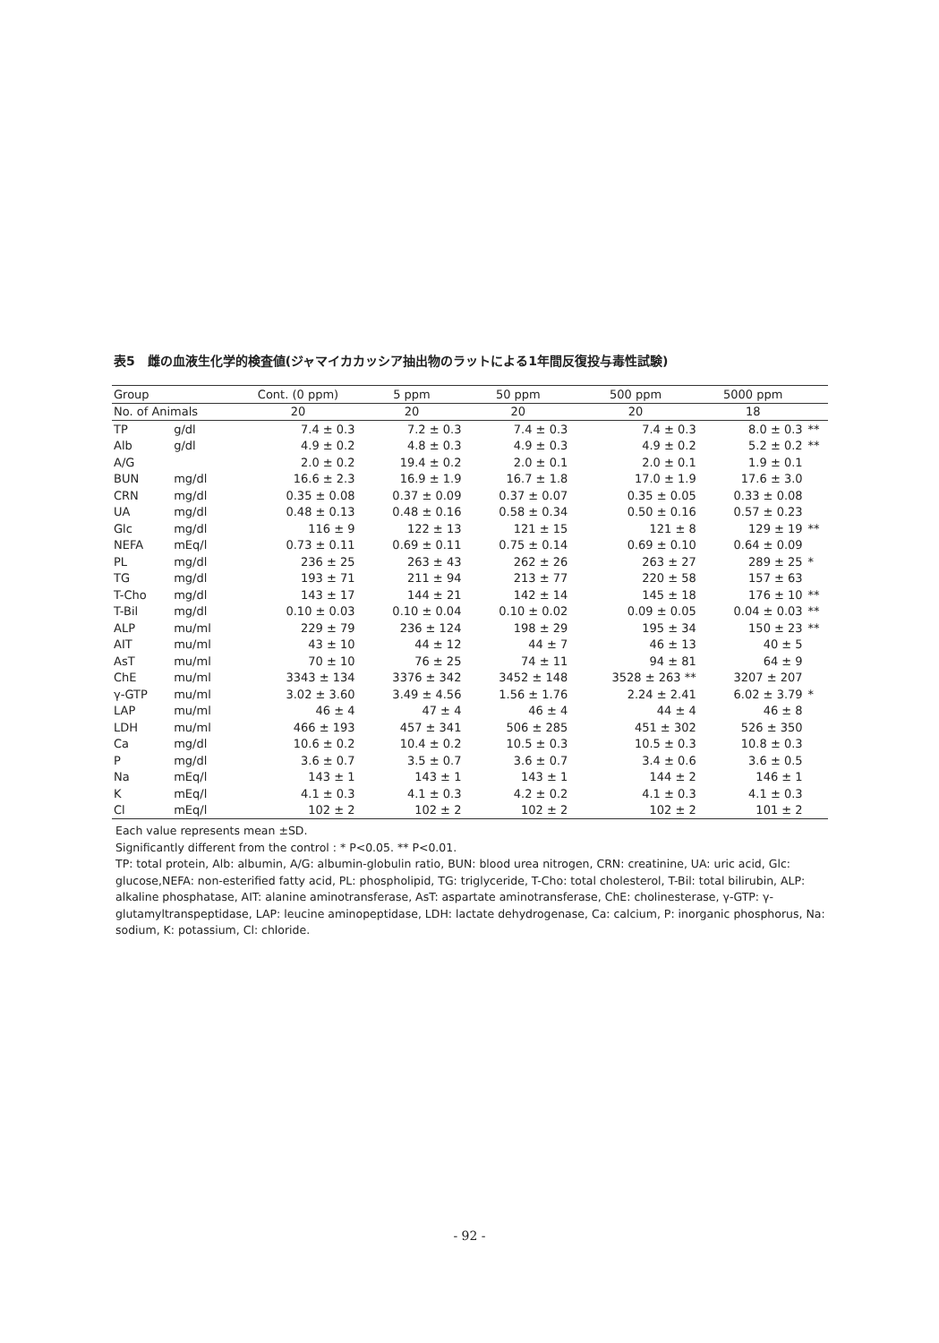表5　雌の血液生化学的検査値(ジャマイカカッシア抽出物のラットによる1年間反復投与毒性試験)
| Group | | Cont. (0 ppm) | 5 ppm | 50 ppm | 500 ppm | 5000 ppm | |
| --- | --- | --- | --- | --- | --- | --- | --- |
| No. of Animals | | 20 | 20 | 20 | 20 | 18 | |
| TP | g/dl | 7.4 ± 0.3 | 7.2 ± 0.3 | 7.4 ± 0.3 | 7.4 ± 0.3 | 8.0 ± 0.3 | ** |
| Alb | g/dl | 4.9 ± 0.2 | 4.8 ± 0.3 | 4.9 ± 0.3 | 4.9 ± 0.2 | 5.2 ± 0.2 | ** |
| A/G | | 2.0 ± 0.2 | 19.4 ± 0.2 | 2.0 ± 0.1 | 2.0 ± 0.1 | 1.9 ± 0.1 | |
| BUN | mg/dl | 16.6 ± 2.3 | 16.9 ± 1.9 | 16.7 ± 1.8 | 17.0 ± 1.9 | 17.6 ± 3.0 | |
| CRN | mg/dl | 0.35 ± 0.08 | 0.37 ± 0.09 | 0.37 ± 0.07 | 0.35 ± 0.05 | 0.33 ± 0.08 | |
| UA | mg/dl | 0.48 ± 0.13 | 0.48 ± 0.16 | 0.58 ± 0.34 | 0.50 ± 0.16 | 0.57 ± 0.23 | |
| Glc | mg/dl | 116 ± 9 | 122 ± 13 | 121 ± 15 | 121 ± 8 | 129 ± 19 | ** |
| NEFA | mEq/l | 0.73 ± 0.11 | 0.69 ± 0.11 | 0.75 ± 0.14 | 0.69 ± 0.10 | 0.64 ± 0.09 | |
| PL | mg/dl | 236 ± 25 | 263 ± 43 | 262 ± 26 | 263 ± 27 | 289 ± 25 | * |
| TG | mg/dl | 193 ± 71 | 211 ± 94 | 213 ± 77 | 220 ± 58 | 157 ± 63 | |
| T-Cho | mg/dl | 143 ± 17 | 144 ± 21 | 142 ± 14 | 145 ± 18 | 176 ± 10 | ** |
| T-Bil | mg/dl | 0.10 ± 0.03 | 0.10 ± 0.04 | 0.10 ± 0.02 | 0.09 ± 0.05 | 0.04 ± 0.03 | ** |
| ALP | mu/ml | 229 ± 79 | 236 ± 124 | 198 ± 29 | 195 ± 34 | 150 ± 23 | ** |
| AIT | mu/ml | 43 ± 10 | 44 ± 12 | 44 ± 7 | 46 ± 13 | 40 ± 5 | |
| AsT | mu/ml | 70 ± 10 | 76 ± 25 | 74 ± 11 | 94 ± 81 | 64 ± 9 | |
| ChE | mu/ml | 3343 ± 134 | 3376 ± 342 | 3452 ± 148 | 3528 ± 263 ** | 3207 ± 207 | |
| γ-GTP | mu/ml | 3.02 ± 3.60 | 3.49 ± 4.56 | 1.56 ± 1.76 | 2.24 ± 2.41 | 6.02 ± 3.79 | * |
| LAP | mu/ml | 46 ± 4 | 47 ± 4 | 46 ± 4 | 44 ± 4 | 46 ± 8 | |
| LDH | mu/ml | 466 ± 193 | 457 ± 341 | 506 ± 285 | 451 ± 302 | 526 ± 350 | |
| Ca | mg/dl | 10.6 ± 0.2 | 10.4 ± 0.2 | 10.5 ± 0.3 | 10.5 ± 0.3 | 10.8 ± 0.3 | |
| P | mg/dl | 3.6 ± 0.7 | 3.5 ± 0.7 | 3.6 ± 0.7 | 3.4 ± 0.6 | 3.6 ± 0.5 | |
| Na | mEq/l | 143 ± 1 | 143 ± 1 | 143 ± 1 | 144 ± 2 | 146 ± 1 | |
| K | mEq/l | 4.1 ± 0.3 | 4.1 ± 0.3 | 4.2 ± 0.2 | 4.1 ± 0.3 | 4.1 ± 0.3 | |
| Cl | mEq/l | 102 ± 2 | 102 ± 2 | 102 ± 2 | 102 ± 2 | 101 ± 2 | |
Each value represents mean ±SD.
Significantly different from the control : * P<0.05. ** P<0.01.
TP: total protein, Alb: albumin, A/G: albumin-globulin ratio, BUN: blood urea nitrogen, CRN: creatinine, UA: uric acid, Glc: glucose,NEFA: non-esterified fatty acid, PL: phospholipid, TG: triglyceride, T-Cho: total cholesterol, T-Bil: total bilirubin, ALP: alkaline phosphatase, AIT: alanine aminotransferase, AsT: aspartate aminotransferase, ChE: cholinesterase, γ-GTP: γ-glutamyltranspeptidase, LAP: leucine aminopeptidase, LDH: lactate dehydrogenase, Ca: calcium, P: inorganic phosphorus, Na: sodium, K: potassium, Cl: chloride.
- 92 -